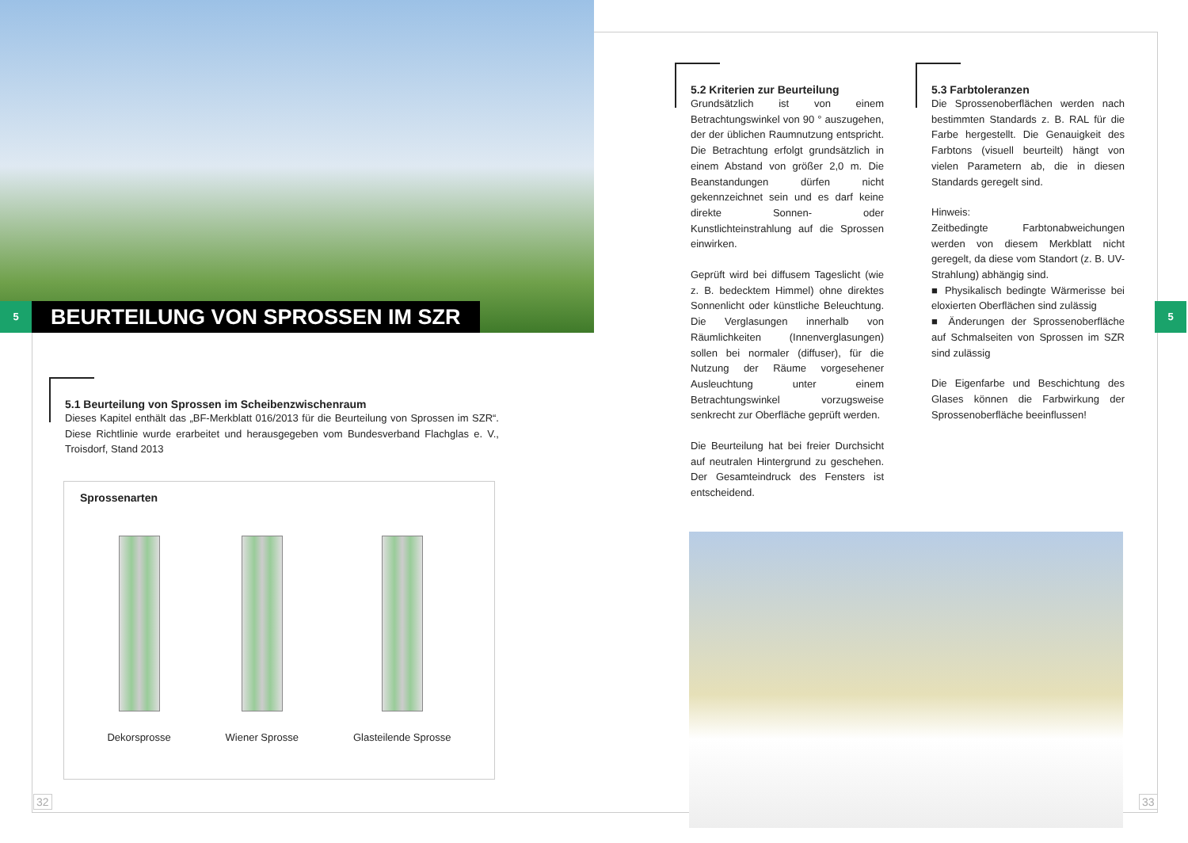5
BEURTEILUNG VON SPROSSEN IM SZR
5.1 Beurteilung von Sprossen im Scheibenzwischenraum
Dieses Kapitel enthält das „BF-Merkblatt 016/2013 für die Beurteilung von Sprossen im SZR“. Diese Richtlinie wurde erarbeitet und herausgegeben vom Bundesverband Flachglas e. V., Troisdorf, Stand 2013
Sprossenarten
Dekorsprosse Wiener Sprosse Glasteilende Sprosse
32
5.2 Kriterien zur Beurteilung
Grundsätzlich ist von einem Betrachtungswinkel von 90 ° auszugehen, der der üblichen Raumnutzung entspricht. Die Betrachtung erfolgt grundsätzlich in einem Abstand von größer 2,0 m. Die Beanstandungen dürfen nicht gekennzeichnet sein und es darf keine direkte Sonnen- oder Kunstlichteinstrahlung auf die Sprossen einwirken.
Geprüft wird bei diffusem Tageslicht (wie z. B. bedecktem Himmel) ohne direktes Sonnenlicht oder künstliche Beleuchtung. Die Verglasungen innerhalb von Räumlichkeiten (Innenverglasungen) sollen bei normaler (diffuser), für die Nutzung der Räume vorgesehener Ausleuchtung unter einem Betrachtungswinkel vorzugsweise senkrecht zur Oberfläche geprüft werden.
Die Beurteilung hat bei freier Durchsicht auf neutralen Hintergrund zu geschehen. Der Gesamteindruck des Fensters ist entscheidend.
5.3 Farbtoleranzen
Die Sprossenoberflächen werden nach bestimmten Standards z. B. RAL für die Farbe hergestellt. Die Genauigkeit des Farbtons (visuell beurteilt) hängt von vielen Parametern ab, die in diesen Standards geregelt sind.
Hinweis:
Zeitbedingte Farbtonabweichungen werden von diesem Merkblatt nicht geregelt, da diese vom Standort (z. B. UV-Strahlung) abhängig sind.
■ Physikalisch bedingte Wärmerisse bei eloxierten Oberflächen sind zulässig
■ Änderungen der Sprossenoberfläche auf Schmalseiten von Sprossen im SZR sind zulässig
Die Eigenfarbe und Beschichtung des Glases können die Farbwirkung der Sprossenoberfläche beeinflussen!
5
33